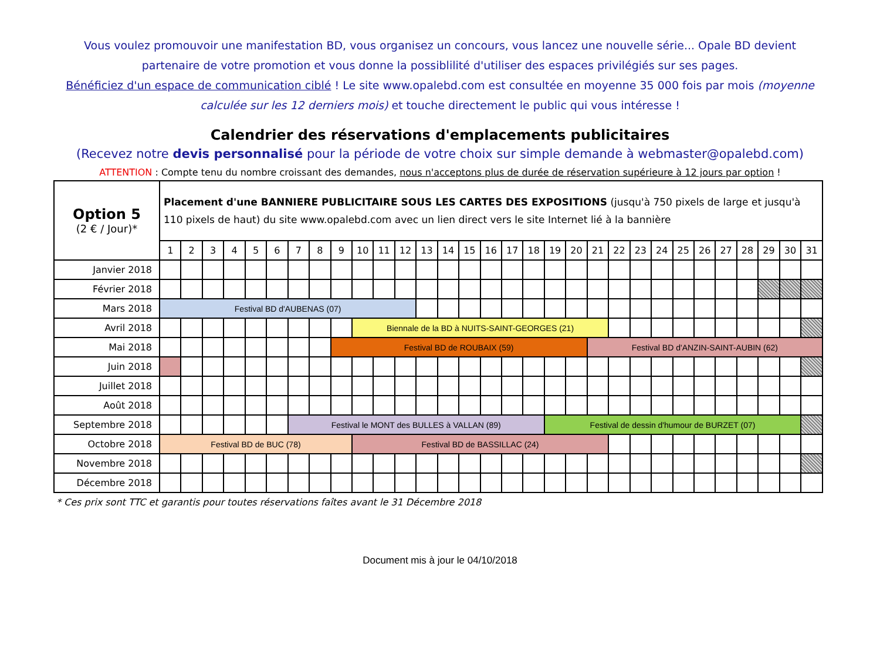Vous voulez promouvoir une manifestation BD, vous organisez un concours, vous lancez une nouvelle série... Opale BD devient partenaire de votre promotion et vous donne la possiblilité d'utiliser des espaces privilégiés sur ses pages.
Bénéficiez d'un espace de communication ciblé ! Le site www.opalebd.com est consultée en moyenne 35 000 fois par mois (moyenne calculée sur les 12 derniers mois) et touche directement le public qui vous intéresse !
Calendrier des réservations d'emplacements publicitaires
(Recevez notre devis personnalisé pour la période de votre choix sur simple demande à webmaster@opalebd.com)
ATTENTION : Compte tenu du nombre croissant des demandes, nous n'acceptons plus de durée de réservation supérieure à 12 jours par option !
| Option 5 (2 € / Jour)* | Placement d'une BANNIERE PUBLICITAIRE SOUS LES CARTES DES EXPOSITIONS (jusqu'à 750 pixels de large et jusqu'à 110 pixels de haut) du site www.opalebd.com avec un lien direct vers le site Internet lié à la bannière | | | | | | | | | | | | | | | | | | | | | | | | | | | | | | |
| --- | --- | --- | --- | --- | --- | --- | --- | --- | --- | --- | --- | --- | --- | --- | --- | --- | --- | --- | --- | --- | --- | --- | --- | --- | --- | --- | --- | --- | --- | --- | --- |
| | 1 | 2 | 3 | 4 | 5 | 6 | 7 | 8 | 9 | 10 | 11 | 12 | 13 | 14 | 15 | 16 | 17 | 18 | 19 | 20 | 21 | 22 | 23 | 24 | 25 | 26 | 27 | 28 | 29 | 30 | 31 |
| Janvier 2018 | | | | | | | | | | | | | | | | | | | | | | | | | | | | | | | |
| Février 2018 | | | | | | | | | | | | | | | | | | | | | | | | | | | | | | | |
| Mars 2018 | Festival BD d'AUBENAS (07) | | | | | | | | | | | | | | | | | | | | | | | | | | | | | | |
| Avril 2018 | | | | | | | | | | Biennale de la BD à NUITS-SAINT-GEORGES (21) | | | | | | | | | | | | | | | | | | | | | |
| Mai 2018 | | | | | | | | | Festival BD de ROUBAIX (59) | | | | | | | | | | | | Festival BD d'ANZIN-SAINT-AUBIN (62) | | | | | | | | | | |
| Juin 2018 | | | | | | | | | | | | | | | | | | | | | | | | | | | | | | | |
| Juillet 2018 | | | | | | | | | | | | | | | | | | | | | | | | | | | | | | | |
| Août 2018 | | | | | | | | | | | | | | | | | | | | | | | | | | | | | | | |
| Septembre 2018 | | | | | | | Festival le MONT des BULLES à VALLAN (89) | | | | | | | | | | | | Festival de dessin d'humour de BURZET (07) | | | | | | | | | | | | |
| Octobre 2018 | Festival BD de BUC (78) | | | | | | | | | Festival BD de BASSILLAC (24) | | | | | | | | | | | | | | | | | | | | | |
| Novembre 2018 | | | | | | | | | | | | | | | | | | | | | | | | | | | | | | | |
| Décembre 2018 | | | | | | | | | | | | | | | | | | | | | | | | | | | | | | | |
* Ces prix sont TTC et garantis pour toutes réservations faîtes avant le 31 Décembre 2018
Document mis à jour le 04/10/2018